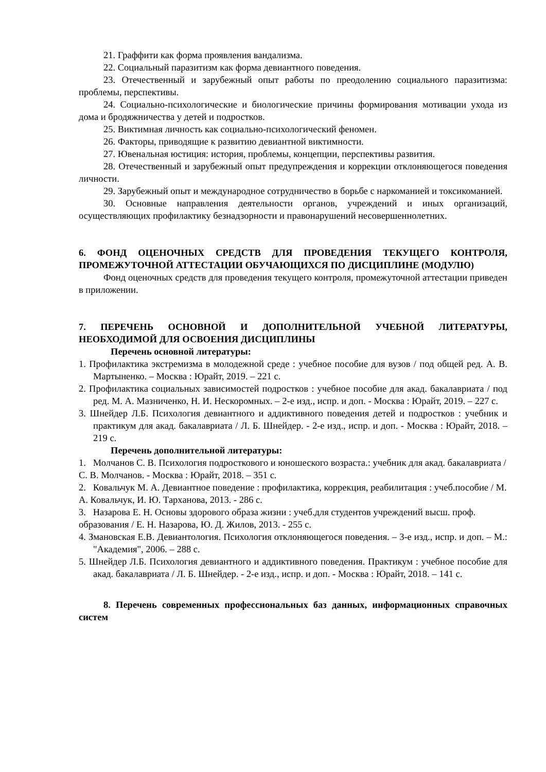21. Граффити как форма проявления вандализма.
22. Социальный паразитизм как форма девиантного поведения.
23. Отечественный и зарубежный опыт работы по преодолению социального паразитизма: проблемы, перспективы.
24. Социально-психологические и биологические причины формирования мотивации ухода из дома и бродяжничества у детей и подростков.
25. Виктимная личность как социально-психологический феномен.
26. Факторы, приводящие к развитию девиантной виктимности.
27. Ювенальная юстиция: история, проблемы, концепции, перспективы развития.
28. Отечественный и зарубежный опыт предупреждения и коррекции отклоняющегося поведения личности.
29. Зарубежный опыт и международное сотрудничество в борьбе с наркоманией и токсикоманией.
30. Основные направления деятельности органов, учреждений и иных организаций, осуществляющих профилактику безнадзорности и правонарушений несовершеннолетних.
6. ФОНД ОЦЕНОЧНЫХ СРЕДСТВ ДЛЯ ПРОВЕДЕНИЯ ТЕКУЩЕГО КОНТРОЛЯ, ПРОМЕЖУТОЧНОЙ АТТЕСТАЦИИ ОБУЧАЮЩИХСЯ ПО ДИСЦИПЛИНЕ (МОДУЛЮ)
Фонд оценочных средств для проведения текущего контроля, промежуточной аттестации приведен в приложении.
7. ПЕРЕЧЕНЬ ОСНОВНОЙ И ДОПОЛНИТЕЛЬНОЙ УЧЕБНОЙ ЛИТЕРАТУРЫ, НЕОБХОДИМОЙ ДЛЯ ОСВОЕНИЯ ДИСЦИПЛИНЫ
Перечень основной литературы:
1. Профилактика экстремизма в молодежной среде : учебное пособие для вузов / под общей ред. А. В. Мартыненко. – Москва : Юрайт, 2019. – 221 с.
2. Профилактика социальных зависимостей подростков : учебное пособие для акад. бакалавриата / под ред. М. А. Мазниченко, Н. И. Нескоромных. – 2-е изд., испр. и доп. - Москва : Юрайт, 2019. – 227 с.
3. Шнейдер Л.Б. Психология девиантного и аддиктивного поведения детей и подростков : учебник и практикум для акад. бакалавриата / Л. Б. Шнейдер. - 2-е изд., испр. и доп. - Москва : Юрайт, 2018. – 219 с.
Перечень дополнительной литературы:
1. Молчанов С. В. Психология подросткового и юношеского возраста.: учебник для акад. бакалавриата / С. В. Молчанов. - Москва : Юрайт, 2018. – 351 с.
2. Ковальчук М. А. Девиантное поведение : профилактика, коррекция, реабилитация : учеб.пособие / М. А. Ковальчук, И. Ю. Тарханова, 2013. - 286 с.
3. Назарова Е. Н. Основы здорового образа жизни : учеб.для студентов учреждений высш. проф. образования / Е. Н. Назарова, Ю. Д. Жилов, 2013. - 255 с.
4. Змановская Е.В. Девиантология. Психология отклоняющегося поведения. – 3-е изд., испр. и доп. – М.: "Академия", 2006. – 288 с.
5. Шнейдер Л.Б. Психология девиантного и аддиктивного поведения. Практикум : учебное пособие для акад. бакалавриата / Л. Б. Шнейдер. - 2-е изд., испр. и доп. - Москва : Юрайт, 2018. – 141 с.
8. Перечень современных профессиональных баз данных, информационных справочных систем